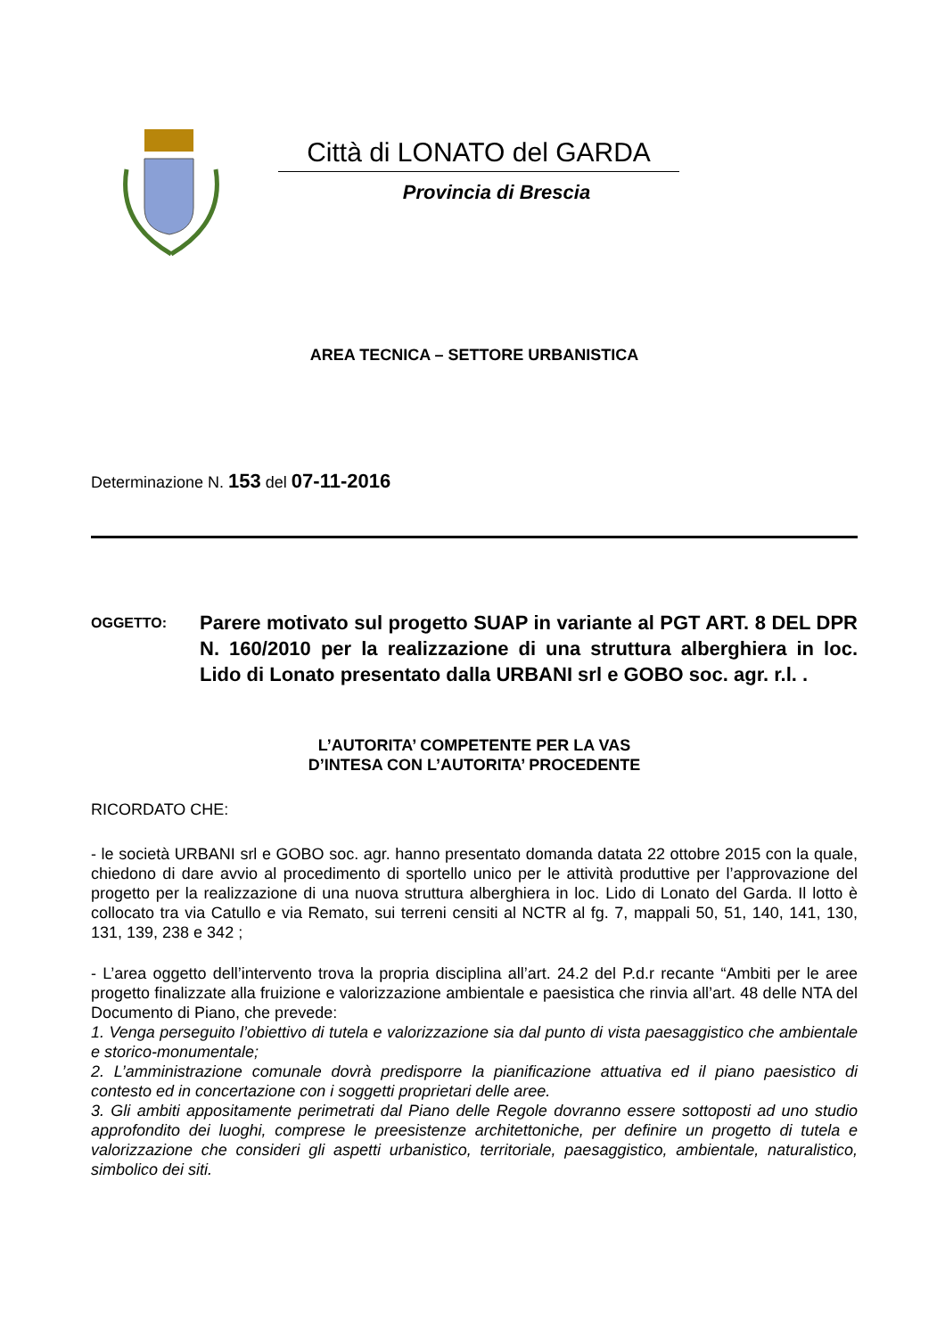Città di LONATO del GARDA
Provincia di Brescia
AREA TECNICA – SETTORE URBANISTICA
Determinazione N. 153 del 07-11-2016
OGGETTO:
Parere motivato sul progetto SUAP in variante al PGT ART. 8 DEL DPR N. 160/2010 per la realizzazione di una struttura alberghiera in loc. Lido di Lonato presentato dalla URBANI srl e GOBO soc. agr. r.l. .
L’AUTORITA’ COMPETENTE PER LA VAS
D’INTESA CON L’AUTORITA’ PROCEDENTE
RICORDATO CHE:
- le società URBANI srl e GOBO soc. agr. hanno presentato domanda datata 22 ottobre 2015 con la quale, chiedono di dare avvio al procedimento di sportello unico per le attività produttive per l’approvazione del progetto per la realizzazione di una nuova struttura alberghiera in loc. Lido di Lonato del Garda. Il lotto è collocato tra via Catullo e via Remato, sui terreni censiti al NCTR al fg. 7, mappali 50, 51, 140, 141, 130, 131, 139, 238 e 342 ;
- L’area oggetto dell’intervento trova la propria disciplina all’art. 24.2 del P.d.r recante “Ambiti per le aree progetto finalizzate alla fruizione e valorizzazione ambientale e paesistica che rinvia all’art. 48 delle NTA del Documento di Piano, che prevede:
1. Venga perseguito l’obiettivo di tutela e valorizzazione sia dal punto di vista paesaggistico che ambientale e storico-monumentale;
2. L’amministrazione comunale dovrà predisporre la pianificazione attuativa ed il piano paesistico di contesto ed in concertazione con i soggetti proprietari delle aree.
3. Gli ambiti appositamente perimetrati dal Piano delle Regole dovranno essere sottoposti ad uno studio approfondito dei luoghi, comprese le preesistenze architettoniche, per definire un progetto di tutela e valorizzazione che consideri gli aspetti urbanistico, territoriale, paesaggistico, ambientale, naturalistico, simbolico dei siti.